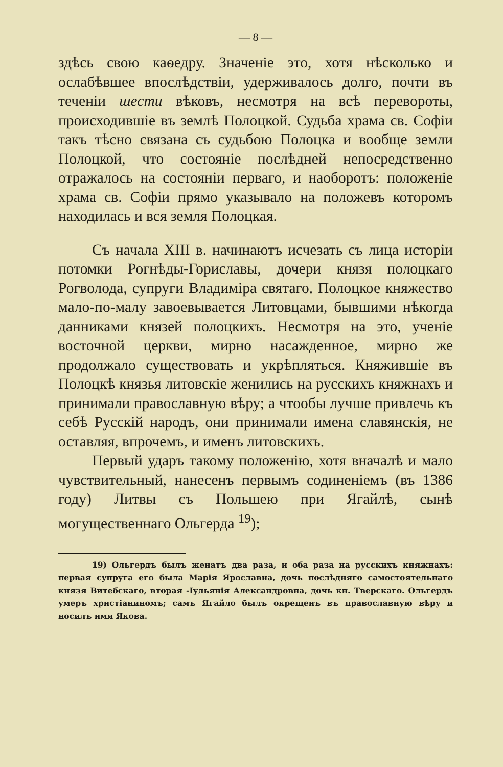— 8 —
здѣсь свою каѳедру. Значеніе это, хотя нѣсколько и ослабѣвшее впослѣдствіи, удерживалось долго, почти въ теченіи шести вѣковъ, несмотря на всѣ перевороты, происходившіе въ землѣ Полоцкой. Судьба храма св. Софіи такъ тѣсно связана съ судьбою Полоцка и вообще земли Полоцкой, что состояніе послѣдней непосредственно отражалось на состояніи перваго, и наоборотъ: положеніе храма св. Софіи прямо указывало на положевъ которомъ находилась и вся земля Полоцкая.
Съ начала XIII в. начинаютъ исчезать съ лица исторіи потомки Рогнѣды-Гориславы, дочери князя полоцкаго Рогволода, супруги Владиміра святаго. Полоцкое княжество мало-по-малу завоевывается Литовцами, бывшими нѣкогда данниками князей полоцкихъ. Несмотря на это, ученіе восточной церкви, мирно насажденное, мирно же продолжало существовать и укрѣпляться. Княжившіе въ Полоцкѣ князья литовскіе женились на русскихъ княжнахъ и принимали православную вѣру; а чтообы лучше привлечь къ себѣ Русскій народъ, они принимали имена славянскія, не оставляя, впрочемъ, и именъ литовскихъ.
Первый ударъ такому положенію, хотя вначалѣ и мало чувствительный, нанесенъ первымъ содиненіемъ (въ 1386 году) Литвы съ Польшею при Ягайлѣ, сынѣ могущественнаго Ольгерда <sup>19</sup>);
19) Ольгердъ былъ женатъ два раза, и оба раза на русскихъ княжнахъ: первая супруга его была Марія Ярославна, дочь послѣдняго самостоятельнаго князя Витебскаго, вторая -Іульянія Александровна, дочь кн. Тверскаго. Ольгердъ умеръ христіаниномъ; самъ Ягайло былъ окрещенъ въ православную вѣру и носилъ имя Якова.